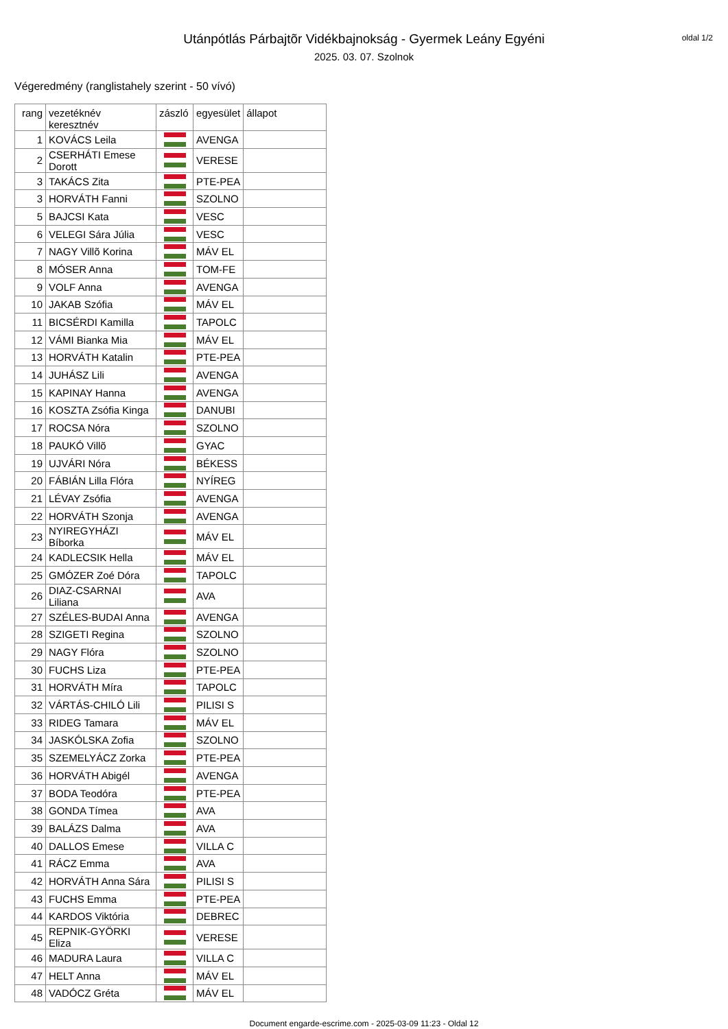oldal 1/2
Utánpótlás Párbajtõr Vidékbajnokság - Gyermek Leány Egyéni
2025. 03. 07. Szolnok
Végeredmény (ranglistahely szerint - 50 vívó)
| rang | vezetéknév keresztnév | zászló | egyesület | állapot |
| --- | --- | --- | --- | --- |
| 1 | KOVÁCS Leila | | AVENGA | |
| 2 | CSERHÁTI Emese Dorott | | VERESE | |
| 3 | TAKÁCS Zita | | PTE-PEA | |
| 3 | HORVÁTH Fanni | | SZOLNO | |
| 5 | BAJCSI Kata | | VESC | |
| 6 | VELEGI Sára Júlia | | VESC | |
| 7 | NAGY Villõ Korina | | MÁV EL | |
| 8 | MÓSER Anna | | TOM-FE | |
| 9 | VOLF Anna | | AVENGA | |
| 10 | JAKAB Szófia | | MÁV EL | |
| 11 | BICSÉRDI Kamilla | | TAPOLC | |
| 12 | VÁMI Bianka Mia | | MÁV EL | |
| 13 | HORVÁTH Katalin | | PTE-PEA | |
| 14 | JUHÁSZ Lili | | AVENGA | |
| 15 | KAPINAY Hanna | | AVENGA | |
| 16 | KOSZTA Zsófia Kinga | | DANUBI | |
| 17 | ROCSA Nóra | | SZOLNO | |
| 18 | PAUKÓ Villõ | | GYAC | |
| 19 | UJVÁRI Nóra | | BÉKESS | |
| 20 | FÁBIÁN Lilla Flóra | | NYÍREG | |
| 21 | LÉVAY Zsófia | | AVENGA | |
| 22 | HORVÁTH Szonja | | AVENGA | |
| 23 | NYIREGYHÁZI Bíborka | | MÁV EL | |
| 24 | KADLECSIK Hella | | MÁV EL | |
| 25 | GMÓZER Zoé Dóra | | TAPOLC | |
| 26 | DIAZ-CSARNAI Liliana | | AVA | |
| 27 | SZÉLES-BUDAI Anna | | AVENGA | |
| 28 | SZIGETI Regina | | SZOLNO | |
| 29 | NAGY Flóra | | SZOLNO | |
| 30 | FUCHS Liza | | PTE-PEA | |
| 31 | HORVÁTH Míra | | TAPOLC | |
| 32 | VÁRTÁS-CHILÓ Lili | | PILISI S | |
| 33 | RIDEG Tamara | | MÁV EL | |
| 34 | JASKÓLSKA Zofia | | SZOLNO | |
| 35 | SZEMELYÁCZ Zorka | | PTE-PEA | |
| 36 | HORVÁTH Abigél | | AVENGA | |
| 37 | BODA Teodóra | | PTE-PEA | |
| 38 | GONDA Tímea | | AVA | |
| 39 | BALÁZS Dalma | | AVA | |
| 40 | DALLOS Emese | | VILLA C | |
| 41 | RÁCZ Emma | | AVA | |
| 42 | HORVÁTH Anna Sára | | PILISI S | |
| 43 | FUCHS Emma | | PTE-PEA | |
| 44 | KARDOS Viktória | | DEBREC | |
| 45 | REPNIK-GYÖRKI Eliza | | VERESE | |
| 46 | MADURA Laura | | VILLA C | |
| 47 | HELT Anna | | MÁV EL | |
| 48 | VADÓCZ Gréta | | MÁV EL | |
Document engarde-escrime.com - 2025-03-09 11:23 - Oldal 12